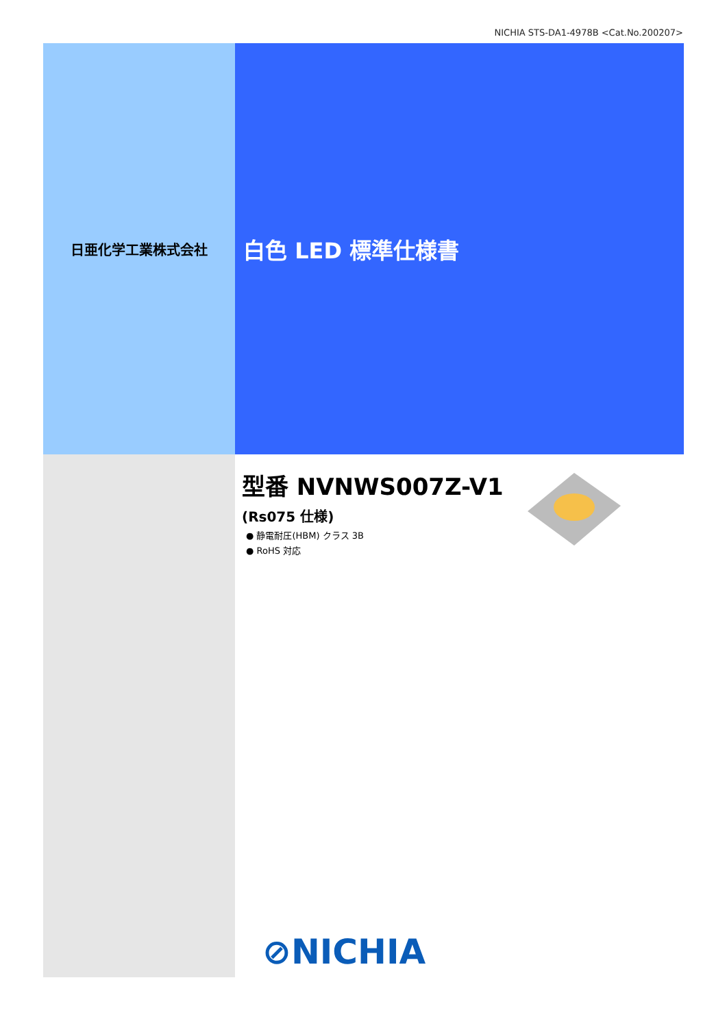NICHIA STS-DA1-4978B <Cat.No.200207>
日亜化学工業株式会社
白色 LED 標準仕様書
型番 NVNWS007Z-V1
(Rs075 仕様)
● 静電耐圧(HBM) クラス 3B
● RoHS 対応
⊘NICHIA